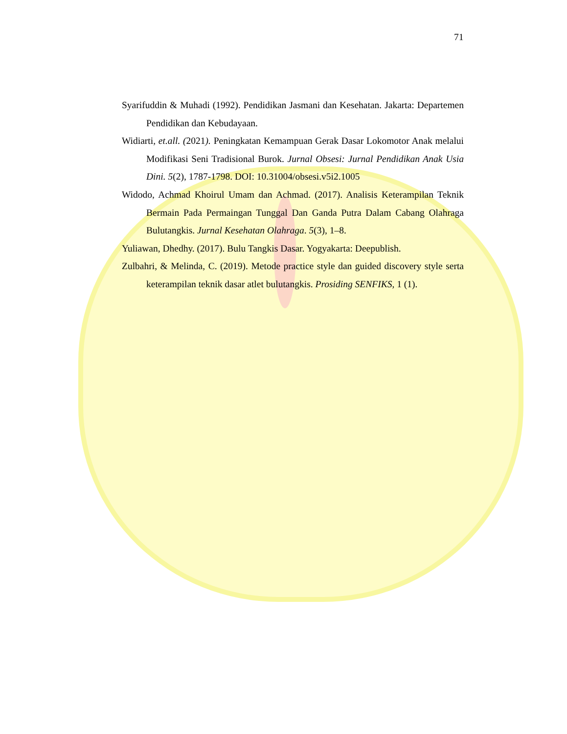71
Syarifuddin & Muhadi (1992). Pendidikan Jasmani dan Kesehatan. Jakarta: Departemen Pendidikan dan Kebudayaan.
Widiarti, et.all. (2021). Peningkatan Kemampuan Gerak Dasar Lokomotor Anak melalui Modifikasi Seni Tradisional Burok. Jurnal Obsesi: Jurnal Pendidikan Anak Usia Dini. 5(2), 1787-1798. DOI: 10.31004/obsesi.v5i2.1005
Widodo, Achmad Khoirul Umam dan Achmad. (2017). Analisis Keterampilan Teknik Bermain Pada Permaingan Tunggal Dan Ganda Putra Dalam Cabang Olahraga Bulutangkis. Jurnal Kesehatan Olahraga. 5(3), 1–8.
Yuliawan, Dhedhy. (2017). Bulu Tangkis Dasar. Yogyakarta: Deepublish.
Zulbahri, & Melinda, C. (2019). Metode practice style dan guided discovery style serta keterampilan teknik dasar atlet bulutangkis. Prosiding SENFIKS, 1 (1).